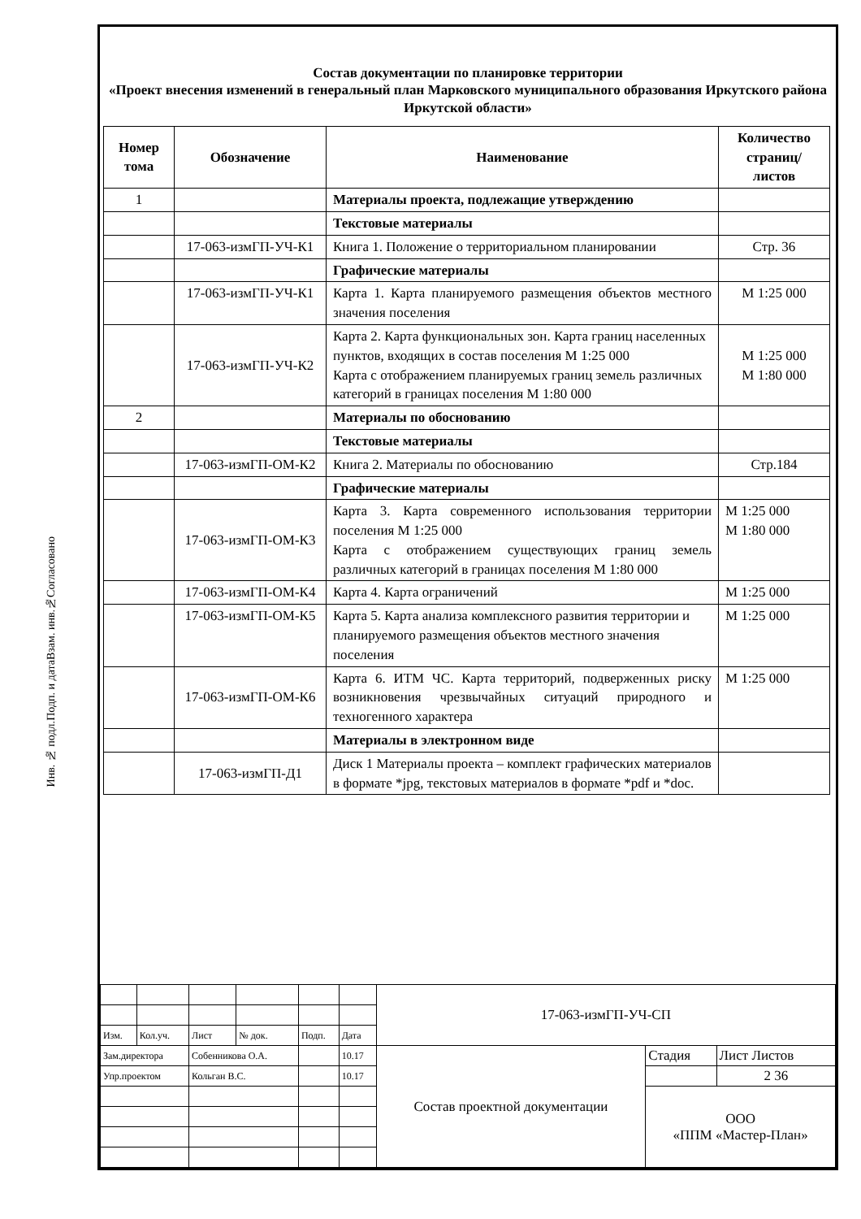Согласовано
Взам. инв.№
Подп. и дата
Инв. № подл.
Состав документации по планировке территории
«Проект внесения изменений в генеральный план Марковского муниципального образования Иркутского района Иркутской области»
| Номер тома | Обозначение | Наименование | Количество страниц/ листов |
| --- | --- | --- | --- |
| 1 | | Материалы проекта, подлежащие утверждению | |
| | | Текстовые материалы | |
| | 17-063-измГП-УЧ-К1 | Книга 1. Положение о территориальном планировании | Стр. 36 |
| | | Графические материалы | |
| | 17-063-измГП-УЧ-К1 | Карта 1. Карта планируемого размещения объектов местного значения поселения | М 1:25 000 |
| | 17-063-измГП-УЧ-К2 | Карта 2. Карта функциональных зон. Карта границ населенных пунктов, входящих в состав поселения М 1:25 000 Карта с отображением планируемых границ земель различных категорий в границах поселения М 1:80 000 | М 1:25 000 М 1:80 000 |
| 2 | | Материалы по обоснованию | |
| | | Текстовые материалы | |
| | 17-063-измГП-ОМ-К2 | Книга 2. Материалы по обоснованию | Стр.184 |
| | | Графические материалы | |
| | 17-063-измГП-ОМ-К3 | Карта 3. Карта современного использования территории поселения М 1:25 000 Карта с отображением существующих границ земель различных категорий в границах поселения М 1:80 000 | М 1:25 000 М 1:80 000 |
| | 17-063-измГП-ОМ-К4 | Карта 4. Карта ограничений | М 1:25 000 |
| | 17-063-измГП-ОМ-К5 | Карта 5. Карта анализа комплексного развития территории и планируемого размещения объектов местного значения поселения | М 1:25 000 |
| | 17-063-измГП-ОМ-К6 | Карта 6. ИТМ ЧС. Карта территорий, подверженных риску возникновения чрезвычайных ситуаций природного и техногенного характера | М 1:25 000 |
| | | Материалы в электронном виде | |
| | 17-063-измГП-Д1 | Диск 1 Материалы проекта – комплект графических материалов в формате *jpg, текстовых материалов в формате *pdf и *doc. | |
| | | | | | | 17-063-измГП-УЧ-СП | | |
| Изм. | Кол.уч. | Лист | № док. | Подп. | Дата | | | |
| Зам.директора | | Собенникова О.А. | | | 10.17 | Состав проектной документации | Стадия | Лист Листов |
| Упр.проектом | | Кольган В.С. | | | 10.17 | | | 2 36 |
| | | | | | | | ООО «ППМ «Мастер-План» | |